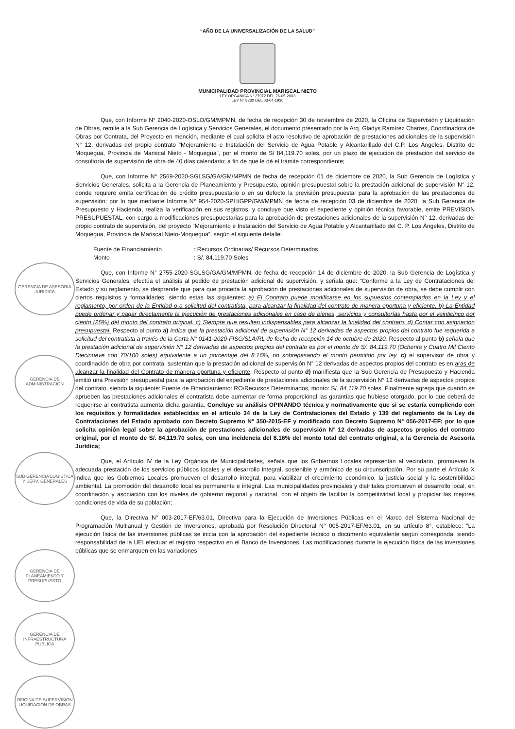“AÑO DE LA UNIVERSALIZACIÓN DE LA SALUD”
MUNICIPALIDAD PROVINCIAL MARISCAL NIETO
LEY ORGÁNICA N° 27972 DEL 26-05-2003
LEY N° 8230 DEL 03-04-1936
Que, con Informe N° 2040-2020-OSLO/GM/MPMN, de fecha de recepción 30 de noviembre de 2020, la Oficina de Supervisión y Liquidación de Obras, remite a la Sub Gerencia de Logística y Servicios Generales, el documento presentado por la Arq. Gladys Ramírez Charres, Coordinadora de Obras por Contrata, del Proyecto en mención, mediante el cual solicita el acto resolutivo de aprobación de prestaciones adicionales de la supervisión N° 12, derivadas del propio contrato “Mejoramiento e Instalación del Servicio de Agua Potable y Alcantarillado del C.P. Los Ángeles, Distrito de Moquegua, Provincia de Mariscal Nieto - Moquegua", por el monto de S/ 84,119.70 soles, por un plazo de ejecución de prestación del servicio de consultoría de supervisión de obra de 40 días calendario; a fin de que le dé el trámite correspondiente;
Que, con Informe N° 2569-2020-SGLSG/GA/GM/MPMN de fecha de recepción 01 de diciembre de 2020, la Sub Gerencia de Logística y Servicios Generales, solicita a la Gerencia de Planeamiento y Presupuesto, opinión presupuestal sobre la prestación adicional de supervisión N° 12, donde requiere emita certificación de crédito presupuestario o en su defecto la previsión presupuestal para la aprobación de las prestaciones de supervisión; por lo que mediante Informe N° 954-2020-SPH/GPP/GM/MPMN de fecha de recepción 03 de diciembre de 2020, la Sub Gerencia de Presupuesto y Hacienda, realiza la verificación en sus registros, y concluye que visto el expediente y opinión técnica favorable, emite PREVISION PRESUPUESTAL, con cargo a modificaciones presupuestarias para la aprobación de prestaciones adicionales de la supervisión N° 12, derivadas del propio contrato de supervisión, del proyecto “Mejoramiento e Instalación del Servicio de Agua Potable y Alcantarillado del C. P. Los Ángeles, Distrito de Moquegua, Provincia de Mariscal Nieto-Moquegua”, según el siguiente detalle:
Fuente de Financiamiento
Monto
: Recursos Ordinarias/ Recursos Determinados
: S/. 84,119.70 Soles
Que, con Informe N° 2755-2020-SGLSG/GA/GM/MPMN, de fecha de recepción 14 de diciembre de 2020, la Sub Gerencia de Logística y Servicios Generales, efectúa el análisis al pedido de prestación adicional de supervisión, y señala que: “Conforme a la Ley de Contrataciones del Estado y su reglamento, se desprende que para que proceda la aprobación de prestaciones adicionales de supervisión de obra, se debe cumplir con ciertos requisitos y formalidades, siendo estas las siguientes: a) El Contrato puede modificarse en los supuestos contemplados en la Ley y el reglamento, por orden de la Entidad o a solicitud del contratista, para alcanzar la finalidad del contrato de manera oportuna y eficiente. b) La Entidad puede ordenar y pagar directamente la ejecución de prestaciones adicionales en caso de bienes, servicios y consultorías hasta por el veinticinco por ciento (25%) del monto del contrato original. c) Siempre que resulten indispensables para alcanzar la finalidad del contrato. d) Contar con asignación presupuestal. Respecto al punto a) indica que la prestación adicional de supervisión N° 12 derivadas de aspectos propios del contrato fue requerida a solicitud del contratista a través de la Carta N° 0141-2020-FISG/SLA/RL de fecha de recepción 14 de octubre de 2020. Respecto al punto b) señala que la prestación adicional de supervisión N° 12 derivadas de aspectos propios del contrato es por el monto de S/. 84,119.70 (Ochenta y Cuatro Mil Ciento Diecinueve con 70/100 soles) equivalente a un porcentaje del 8.16%, no sobrepasando el monto permitido por ley. c) el supervisor de obra y coordinación de obra por contrata, sustentan que la prestación adicional de supervisión N° 12 derivadas de aspectos propios del contrato es en aras de alcanzar la finalidad del Contrato de manera oportuna y eficiente. Respecto al punto d) manifiesta que la Sub Gerencia de Presupuesto y Hacienda emitió una Previsión presupuestal para la aprobación del expediente de prestaciones adicionales de la supervisión N° 12 derivadas de aspectos propios del contrato, siendo la siguiente: Fuente de Financiamiento: RO/Recursos Determinados, monto: S/. 84,119.70 soles. Finalmente agrega que cuando se aprueben las prestaciones adicionales el contratista debe aumentar de forma proporcional las garantías que hubiese otorgado, por lo que deberá de requerirse al contratista aumenta dicha garantía. Concluye su análisis OPINANDO técnica y normativamente que si se estaría cumpliendo con los requisitos y formalidades establecidas en el articulo 34 de la Ley de Contrataciones del Estado y 139 del reglamento de la Ley de Contrataciones del Estado aprobado con Decreto Supremo N° 350-2015-EF y modificado con Decreto Supremo N° 056-2017-EF; por lo que solicita opinión legal sobre la aprobación de prestaciones adicionales de supervisión N° 12 derivadas de aspectos propios del contrato original, por el monto de S/. 84,119.70 soles, con una incidencia del 8.16% del monto total del contrato original, a la Gerencia de Asesoría Jurídica;
Que, el Artículo IV de la Ley Orgánica de Municipalidades, señala que los Gobiernos Locales representan al vecindario, promueven la adecuada prestación de los servicios públicos locales y el desarrollo integral, sostenible y armónico de su circunscripción. Por su parte el Artículo X indica que los Gobiernos Locales promueven el desarrollo integral, para viabilizar el crecimiento económico, la justicia social y la sostenibilidad ambiental. La promoción del desarrollo local es permanente e integral. Las municipalidades provinciales y distritales promueven el desarrollo local, en coordinación y asociación con los niveles de gobierno regional y nacional, con el objeto de facilitar la competitividad local y propiciar las mejores condiciones de vida de su población;
Que, la Directiva N° 003-2017-EF/63.01, Directiva para la Ejecución de Inversiones Públicas en el Marco del Sistema Nacional de Programación Multianual y Gestión de Inversiones, aprobada por Resolución Directoral N° 005-2017-EF/63.01, en su artículo 8°, establece: “La ejecución física de las inversiones públicas se inicia con la aprobación del expediente técnico o documento equivalente según corresponda; siendo responsabilidad de la UEI efectuar el registro respectivo en el Banco de Inversiones. Las modificaciones durante la ejecución física de las inversiones públicas que se enmarquen en las variaciones
GERENCIA DE ASESORIA JURIDICA
GERENCIA DE ADMINISTRACIÓN
SUB GERENCIA LOGISTICA Y SERV. GENERALES
GERENCIA DE PLANEAMIENTO Y PRESUPUESTO
GERENCIA DE INFRAESTRUCTURA PUBLICA
OFICINA DE SUPERVISION LIQUIDACION DE OBRAS